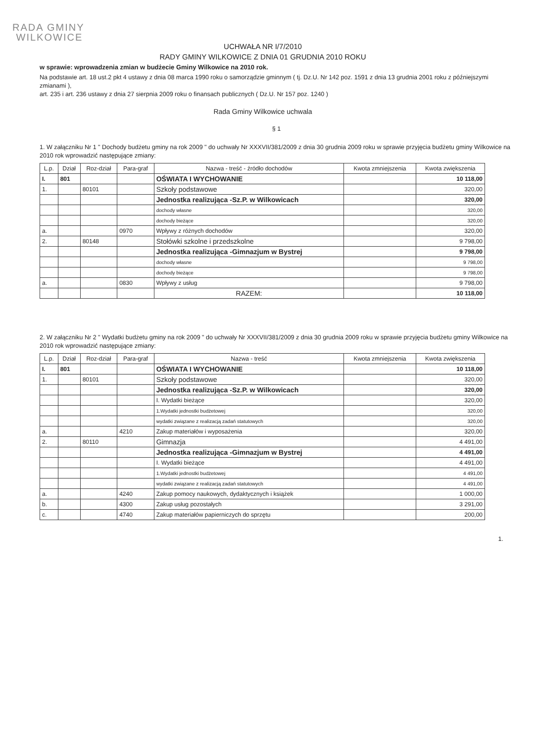RADA GMINY
WILKOWICE
UCHWAŁA NR I/7/2010
RADY GMINY WILKOWICE Z DNIA 01 GRUDNIA 2010 ROKU
w sprawie: wprowadzenia zmian w budżecie Gminy Wilkowice na 2010 rok.
Na podstawie art. 18 ust.2 pkt 4 ustawy z dnia 08 marca 1990 roku o samorządzie gminnym ( tj. Dz.U. Nr 142 poz. 1591 z dnia 13 grudnia 2001 roku z późniejszymi zmianami ),
art. 235 i art. 236 ustawy z dnia 27 sierpnia 2009 roku o finansach publicznych ( Dz.U. Nr 157 poz. 1240 )
Rada Gminy Wilkowice uchwala
§ 1
1. W załączniku Nr 1 " Dochody budżetu gminy na rok 2009 " do uchwały Nr XXXVII/381/2009 z dnia 30 grudnia 2009 roku w sprawie przyjęcia budżetu gminy Wilkowice na 2010 rok wprowadzić następujące zmiany:
| L.p. | Dział | Roz-dział | Para-graf | Nazwa - treść - źródło dochodów | Kwota zmniejszenia | Kwota zwiększenia |
| --- | --- | --- | --- | --- | --- | --- |
| I. | 801 | | | OŚWIATA I WYCHOWANIE | | 10 118,00 |
| 1. | | 80101 | | Szkoły podstawowe | | 320,00 |
| | | | | Jednostka realizująca -Sz.P. w Wilkowicach | | 320,00 |
| | | | | dochody własne | | 320,00 |
| | | | | dochody bieżące | | 320,00 |
| a. | | | 0970 | Wpływy z różnych dochodów | | 320,00 |
| 2. | | 80148 | | Stołówki szkolne i przedszkolne | | 9 798,00 |
| | | | | Jednostka realizująca -Gimnazjum w Bystrej | | 9 798,00 |
| | | | | dochody własne | | 9 798,00 |
| | | | | dochody bieżące | | 9 798,00 |
| a. | | | 0830 | Wpływy z usług | | 9 798,00 |
| | | | | RAZEM: | | 10 118,00 |
2. W załączniku Nr 2 " Wydatki budżetu gminy na rok 2009 " do uchwały Nr XXXVII/381/2009 z dnia 30 grudnia 2009 roku w sprawie przyjęcia budżetu gminy Wilkowice na 2010 rok wprowadzić następujące zmiany:
| L.p. | Dział | Roz-dział | Para-graf | Nazwa - treść | Kwota zmniejszenia | Kwota zwiększenia |
| --- | --- | --- | --- | --- | --- | --- |
| I. | 801 | | | OŚWIATA I WYCHOWANIE | | 10 118,00 |
| 1. | | 80101 | | Szkoły podstawowe | | 320,00 |
| | | | | Jednostka realizująca -Sz.P. w Wilkowicach | | 320,00 |
| | | | | I. Wydatki bieżące | | 320,00 |
| | | | | 1.Wydatki jednostki budżetowej | | 320,00 |
| | | | | wydatki związane z realizacją zadań statutowych | | 320,00 |
| a. | | | 4210 | Zakup materiałów i wyposażenia | | 320,00 |
| 2. | | 80110 | | Gimnazja | | 4 491,00 |
| | | | | Jednostka realizująca -Gimnazjum w Bystrej | | 4 491,00 |
| | | | | I. Wydatki bieżące | | 4 491,00 |
| | | | | 1.Wydatki jednostki budżetowej | | 4 491,00 |
| | | | | wydatki związane z realizacją zadań statutowych | | 4 491,00 |
| a. | | | 4240 | Zakup pomocy naukowych, dydaktycznych i książek | | 1 000,00 |
| b. | | | 4300 | Zakup usług pozostałych | | 3 291,00 |
| c. | | | 4740 | Zakup materiałów papierniczych do sprzętu | | 200,00 |
1.